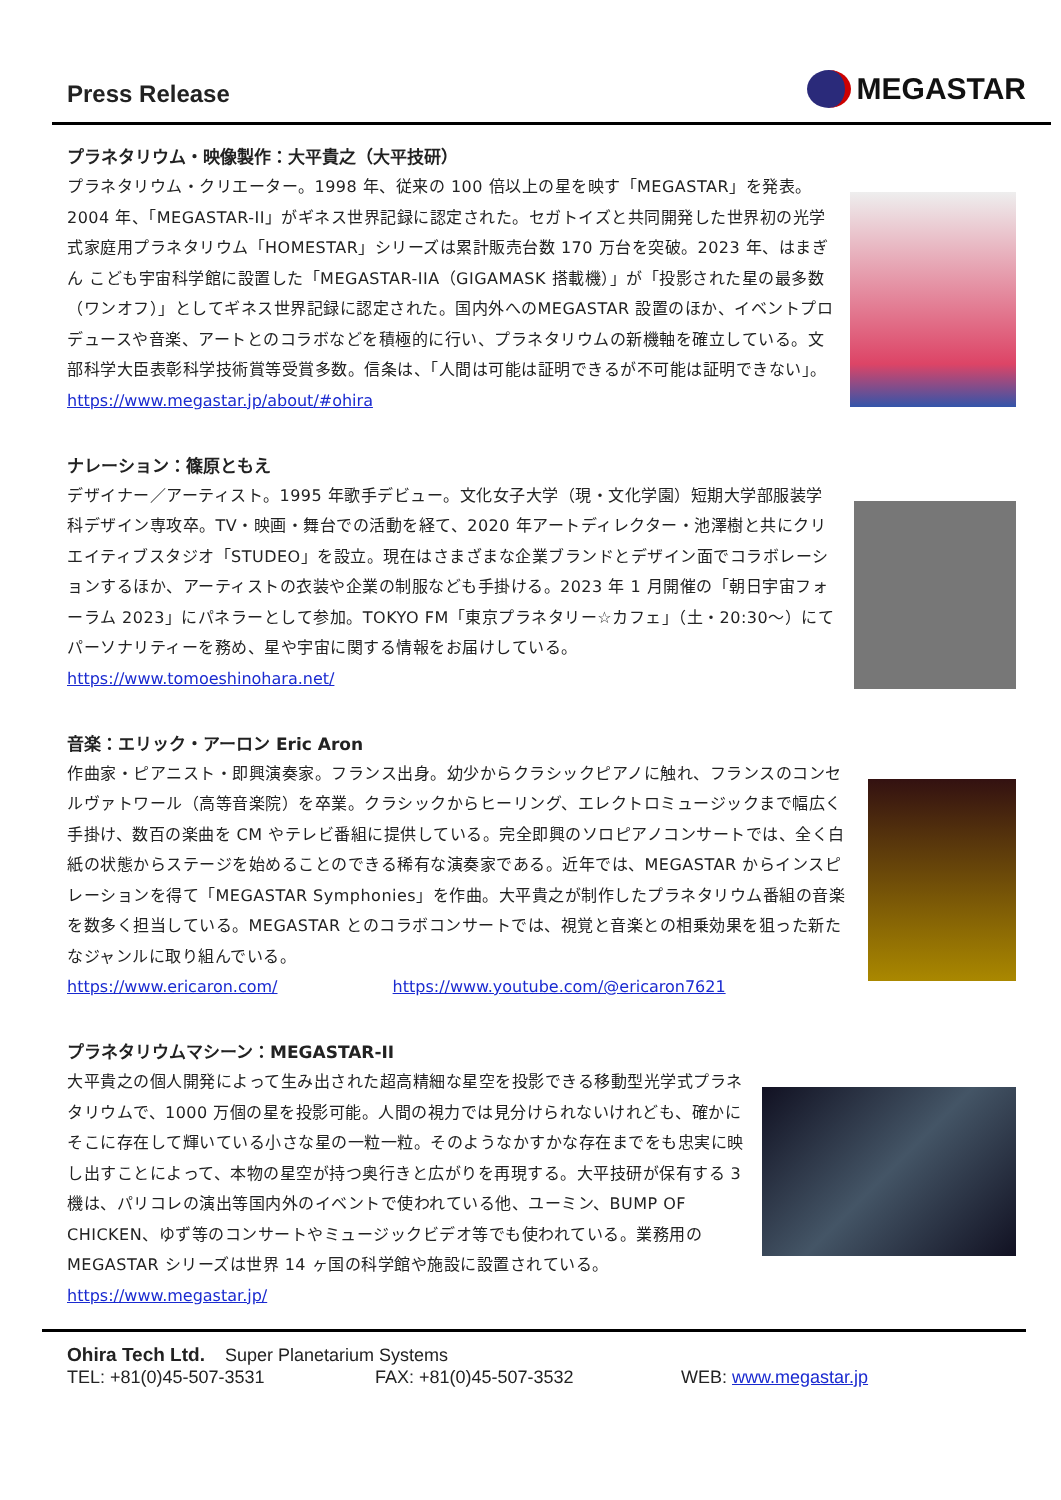Press Release
MEGASTAR
プラネタリウム・映像製作：大平貴之（大平技研）
プラネタリウム・クリエーター。1998 年、従来の 100 倍以上の星を映す「MEGASTAR」を発表。2004 年、「MEGASTAR-II」がギネス世界記録に認定された。セガトイズと共同開発した世界初の光学式家庭用プラネタリウム「HOMESTAR」シリーズは累計販売台数 170 万台を突破。2023 年、はまぎん こども宇宙科学館に設置した「MEGASTAR-IIA（GIGAMASK 搭載機）」が「投影された星の最多数（ワンオフ）」としてギネス世界記録に認定された。国内外へのMEGASTAR 設置のほか、イベントプロデュースや音楽、アートとのコラボなどを積極的に行い、プラネタリウムの新機軸を確立している。文部科学大臣表彰科学技術賞等受賞多数。信条は、「人間は可能は証明できるが不可能は証明できない」。
https://www.megastar.jp/about/#ohira
ナレーション：篠原ともえ
デザイナー／アーティスト。1995 年歌手デビュー。文化女子大学（現・文化学園）短期大学部服装学科デザイン専攻卒。TV・映画・舞台での活動を経て、2020 年アートディレクター・池澤樹と共にクリエイティブスタジオ「STUDEO」を設立。現在はさまざまな企業ブランドとデザイン面でコラボレーションするほか、アーティストの衣装や企業の制服なども手掛ける。2023 年 1 月開催の「朝日宇宙フォーラム 2023」にパネラーとして参加。TOKYO FM「東京プラネタリー☆カフェ」（土・20:30～）にてパーソナリティーを務め、星や宇宙に関する情報をお届けしている。
https://www.tomoeshinohara.net/
音楽：エリック・アーロン Eric Aron
作曲家・ピアニスト・即興演奏家。フランス出身。幼少からクラシックピアノに触れ、フランスのコンセルヴァトワール（高等音楽院）を卒業。クラシックからヒーリング、エレクトロミュージックまで幅広く手掛け、数百の楽曲を CM やテレビ番組に提供している。完全即興のソロピアノコンサートでは、全く白紙の状態からステージを始めることのできる稀有な演奏家である。近年では、MEGASTAR からインスピレーションを得て「MEGASTAR Symphonies」を作曲。大平貴之が制作したプラネタリウム番組の音楽を数多く担当している。MEGASTAR とのコラボコンサートでは、視覚と音楽との相乗効果を狙った新たなジャンルに取り組んでいる。
https://www.ericaron.com/ https://www.youtube.com/@ericaron7621
プラネタリウムマシーン：MEGASTAR-II
大平貴之の個人開発によって生み出された超高精細な星空を投影できる移動型光学式プラネタリウムで、1000 万個の星を投影可能。人間の視力では見分けられないけれども、確かにそこに存在して輝いている小さな星の一粒一粒。そのようなかすかな存在までをも忠実に映し出すことによって、本物の星空が持つ奥行きと広がりを再現する。大平技研が保有する 3 機は、パリコレの演出等国内外のイベントで使われている他、ユーミン、BUMP OF CHICKEN、ゆず等のコンサートやミュージックビデオ等でも使われている。業務用の MEGASTAR シリーズは世界 14 ヶ国の科学館や施設に設置されている。
https://www.megastar.jp/
Ohira Tech Ltd. Super Planetarium Systems
TEL: +81(0)45-507-3531 FAX: +81(0)45-507-3532 WEB: www.megastar.jp